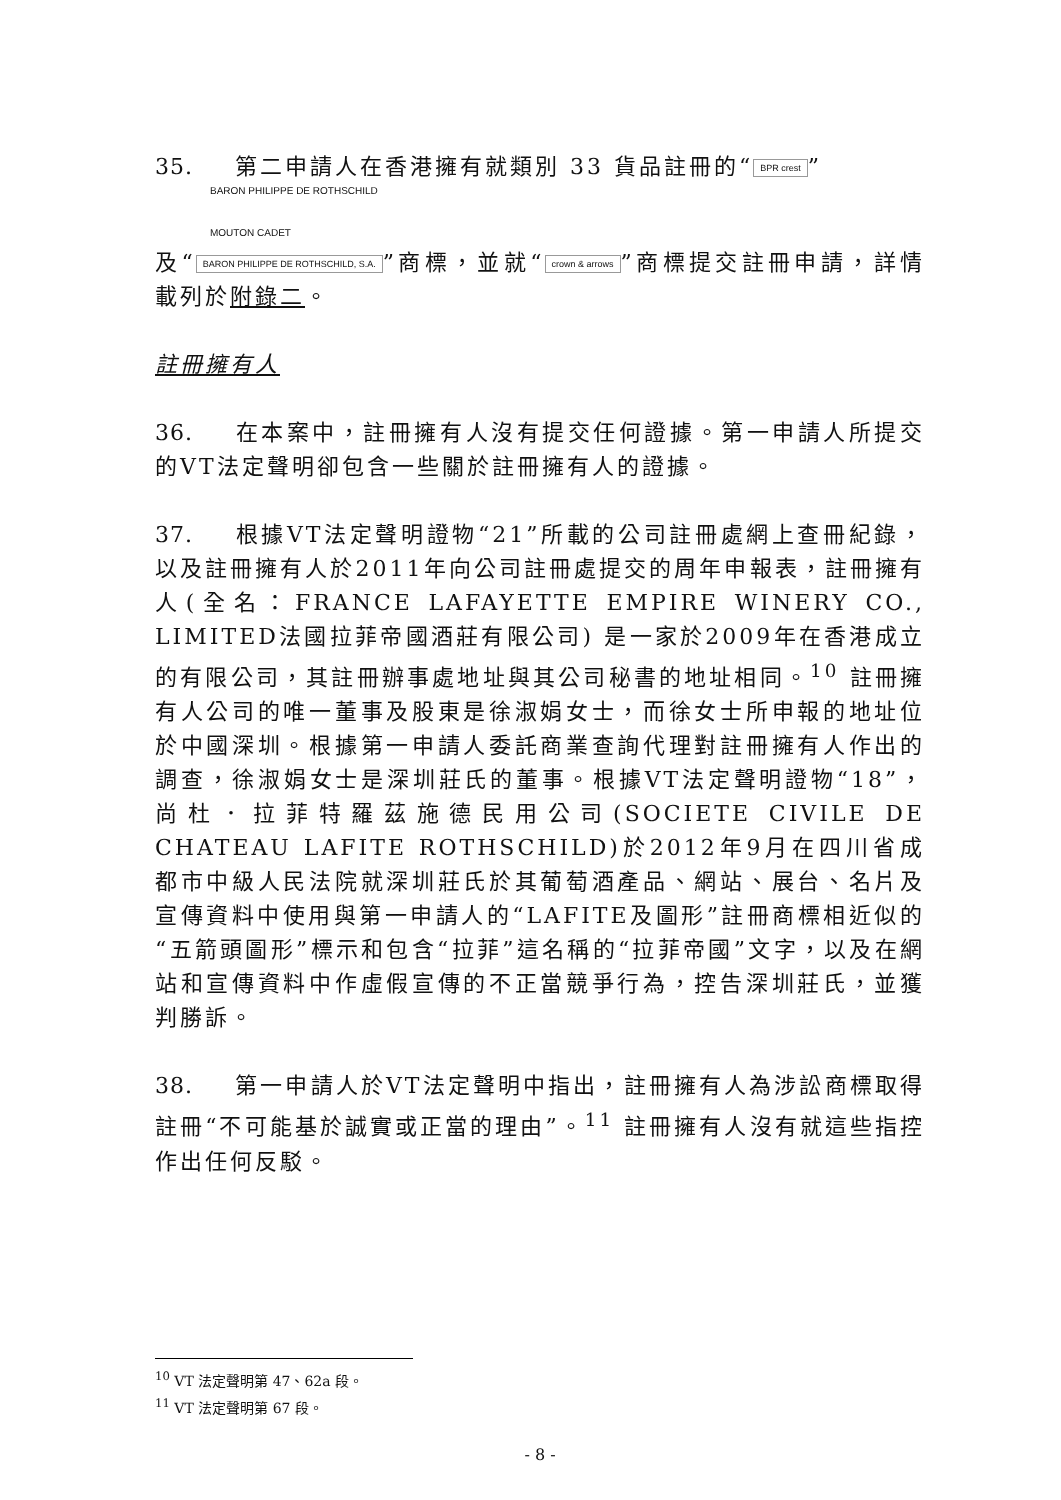35. 第二申請人在香港擁有就類別 33 貨品註冊的“BPR crest”
BARON PHILIPPE DE ROTHSCHILD
MOUTON CADET
及“BARON PHILIPPE DE ROTHSCHILD, S.A.”商標，並就“crown & arrows”商標提交註冊申請，詳情載列於附錄二。
註冊擁有人
36. 在本案中，註冊擁有人沒有提交任何證據。第一申請人所提交的VT法定聲明卻包含一些關於註冊擁有人的證據。
37. 根據VT法定聲明證物“21”所載的公司註冊處網上查冊紀錄，以及註冊擁有人於2011年向公司註冊處提交的周年申報表，註冊擁有人(全名：FRANCE LAFAYETTE EMPIRE WINERY CO., LIMITED法國拉菲帝國酒莊有限公司) 是一家於2009年在香港成立的有限公司，其註冊辦事處地址與其公司秘書的地址相同。<sup>10</sup> 註冊擁有人公司的唯一董事及股東是徐淑娟女士，而徐女士所申報的地址位於中國深圳。根據第一申請人委託商業查詢代理對註冊擁有人作出的調查，徐淑娟女士是深圳莊氏的董事。根據VT法定聲明證物“18”，尚杜．拉菲特羅茲施德民用公司(SOCIETE CIVILE DE CHATEAU LAFITE ROTHSCHILD)於2012年9月在四川省成都市中級人民法院就深圳莊氏於其葡萄酒產品、網站、展台、名片及宣傳資料中使用與第一申請人的“LAFITE及圖形”註冊商標相近似的“五箭頭圖形”標示和包含“拉菲”這名稱的“拉菲帝國”文字，以及在網站和宣傳資料中作虛假宣傳的不正當競爭行為，控告深圳莊氏，並獲判勝訴。
38. 第一申請人於VT法定聲明中指出，註冊擁有人為涉訟商標取得註冊“不可能基於誠實或正當的理由”。<sup>11</sup> 註冊擁有人沒有就這些指控作出任何反駁。
<sup>10</sup> VT 法定聲明第 47、62a 段。
<sup>11</sup> VT 法定聲明第 67 段。
- 8 -